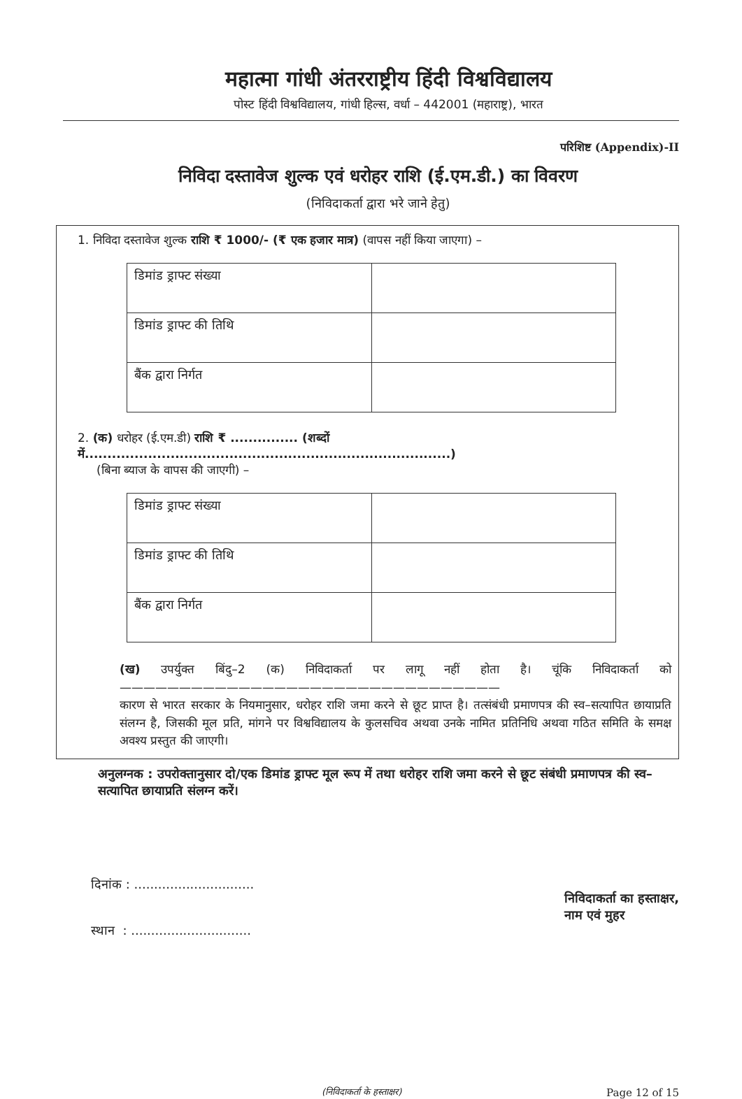महात्मा गांधी अंतरराष्ट्रीय हिंदी विश्वविद्यालय
पोस्ट हिंदी विश्वविद्यालय, गांधी हिल्स, वर्धा – 442001 (महाराष्ट्र), भारत
परिशिष्ट (Appendix)-II
निविदा दस्तावेज शुल्क एवं धरोहर राशि (ई.एम.डी.) का विवरण
(निविदाकर्ता द्वारा भरे जाने हेतु)
1. निविदा दस्तावेज शुल्क राशि ₹ 1000/- (₹ एक हजार मात्र) (वापस नहीं किया जाएगा) –
| डिमांड ड्राफ्ट संख्या | |
| डिमांड ड्राफ्ट की तिथि | |
| बैंक द्वारा निर्गत | |
2. (क) धरोहर (ई.एम.डी) राशि ₹ ............... (शब्दों में.................................................................................)
(बिना ब्याज के वापस की जाएगी) –
| डिमांड ड्राफ्ट संख्या | |
| डिमांड ड्राफ्ट की तिथि | |
| बैंक द्वारा निर्गत | |
(ख) उपर्युक्त बिंदु–2 (क) निविदाकर्ता पर लागू नहीं होता है। चूंकि निविदाकर्ता को ————————————————————————————————
कारण से भारत सरकार के नियमानुसार, धरोहर राशि जमा करने से छूट प्राप्त है। तत्संबंधी प्रमाणपत्र की स्व–सत्यापित छायाप्रति संलग्न है, जिसकी मूल प्रति, मांगने पर विश्वविद्यालय के कुलसचिव अथवा उनके नामित प्रतिनिधि अथवा गठित समिति के समक्ष अवश्य प्रस्तुत की जाएगी।
अनुलग्नक : उपरोक्तानुसार दो/एक डिमांड ड्राफ्ट मूल रूप में तथा धरोहर राशि जमा करने से छूट संबंधी प्रमाणपत्र की स्व–सत्यापित छायाप्रति संलग्न करें।
दिनांक : ..............................
स्थान : ..............................
निविदाकर्ता का हस्ताक्षर,
नाम एवं मुहर
(निविदाकर्ता के हस्ताक्षर) Page 12 of 15